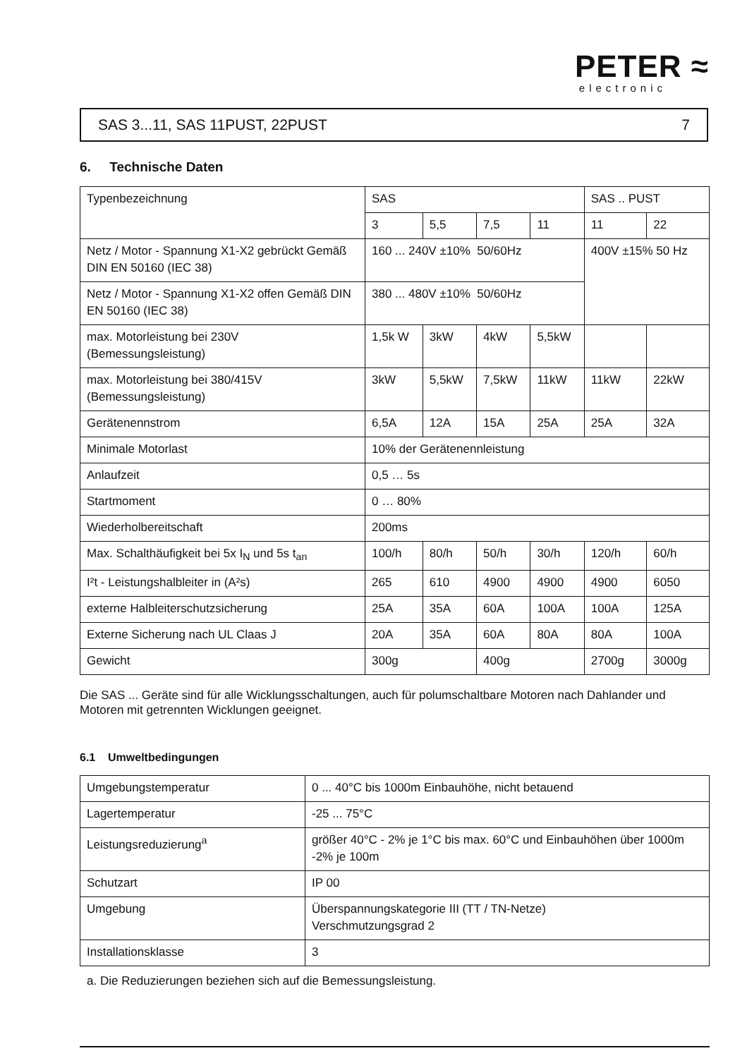PETER ≈
electronic
SAS 3...11, SAS 11PUST, 22PUST 7
6. Technische Daten
| Typenbezeichnung | SAS | | | | SAS .. PUST | |
| | 3 | 5,5 | 7,5 | 11 | 11 | 22 |
| Netz / Motor - Spannung X1-X2 gebrückt Gemäß DIN EN 50160 (IEC 38) | 160 ... 240V ±10% 50/60Hz | | | | 400V ±15% 50 Hz | |
| Netz / Motor - Spannung X1-X2 offen Gemäß DIN EN 50160 (IEC 38) | 380 ... 480V ±10% 50/60Hz | | | | | |
| max. Motorleistung bei 230V (Bemessungsleistung) | 1,5k W | 3kW | 4kW | 5,5kW | | |
| max. Motorleistung bei 380/415V (Bemessungsleistung) | 3kW | 5,5kW | 7,5kW | 11kW | 11kW | 22kW |
| Gerätenennstrom | 6,5A | 12A | 15A | 25A | 25A | 32A |
| Minimale Motorlast | 10% der Gerätenennleistung | | | | | |
| Anlaufzeit | 0,5 … 5s | | | | | |
| Startmoment | 0 … 80% | | | | | |
| Wiederholbereitschaft | 200ms | | | | | |
| Max. Schalthäufigkeit bei 5x I<sub>N</sub> und 5s t<sub>an</sub> | 100/h | 80/h | 50/h | 30/h | 120/h | 60/h |
| I²t - Leistungshalbleiter in (A²s) | 265 | 610 | 4900 | 4900 | 4900 | 6050 |
| externe Halbleiterschutzsicherung | 25A | 35A | 60A | 100A | 100A | 125A |
| Externe Sicherung nach UL Claas J | 20A | 35A | 60A | 80A | 80A | 100A |
| Gewicht | 300g | | 400g | | 2700g | 3000g |
Die SAS ... Geräte sind für alle Wicklungsschaltungen, auch für polumschaltbare Motoren nach Dahlander und Motoren mit getrennten Wicklungen geeignet.
6.1 Umweltbedingungen
| Umgebungstemperatur | 0 ... 40°C bis 1000m Einbauhöhe, nicht betauend |
| Lagertemperatur | -25 ... 75°C |
| Leistungsreduzierung<sup>a</sup> | größer 40°C - 2% je 1°C bis max. 60°C und Einbauhöhen über 1000m -2% je 100m |
| Schutzart | IP 00 |
| Umgebung | Überspannungskategorie III (TT / TN-Netze) Verschmutzungsgrad 2 |
| Installationsklasse | 3 |
a. Die Reduzierungen beziehen sich auf die Bemessungsleistung.